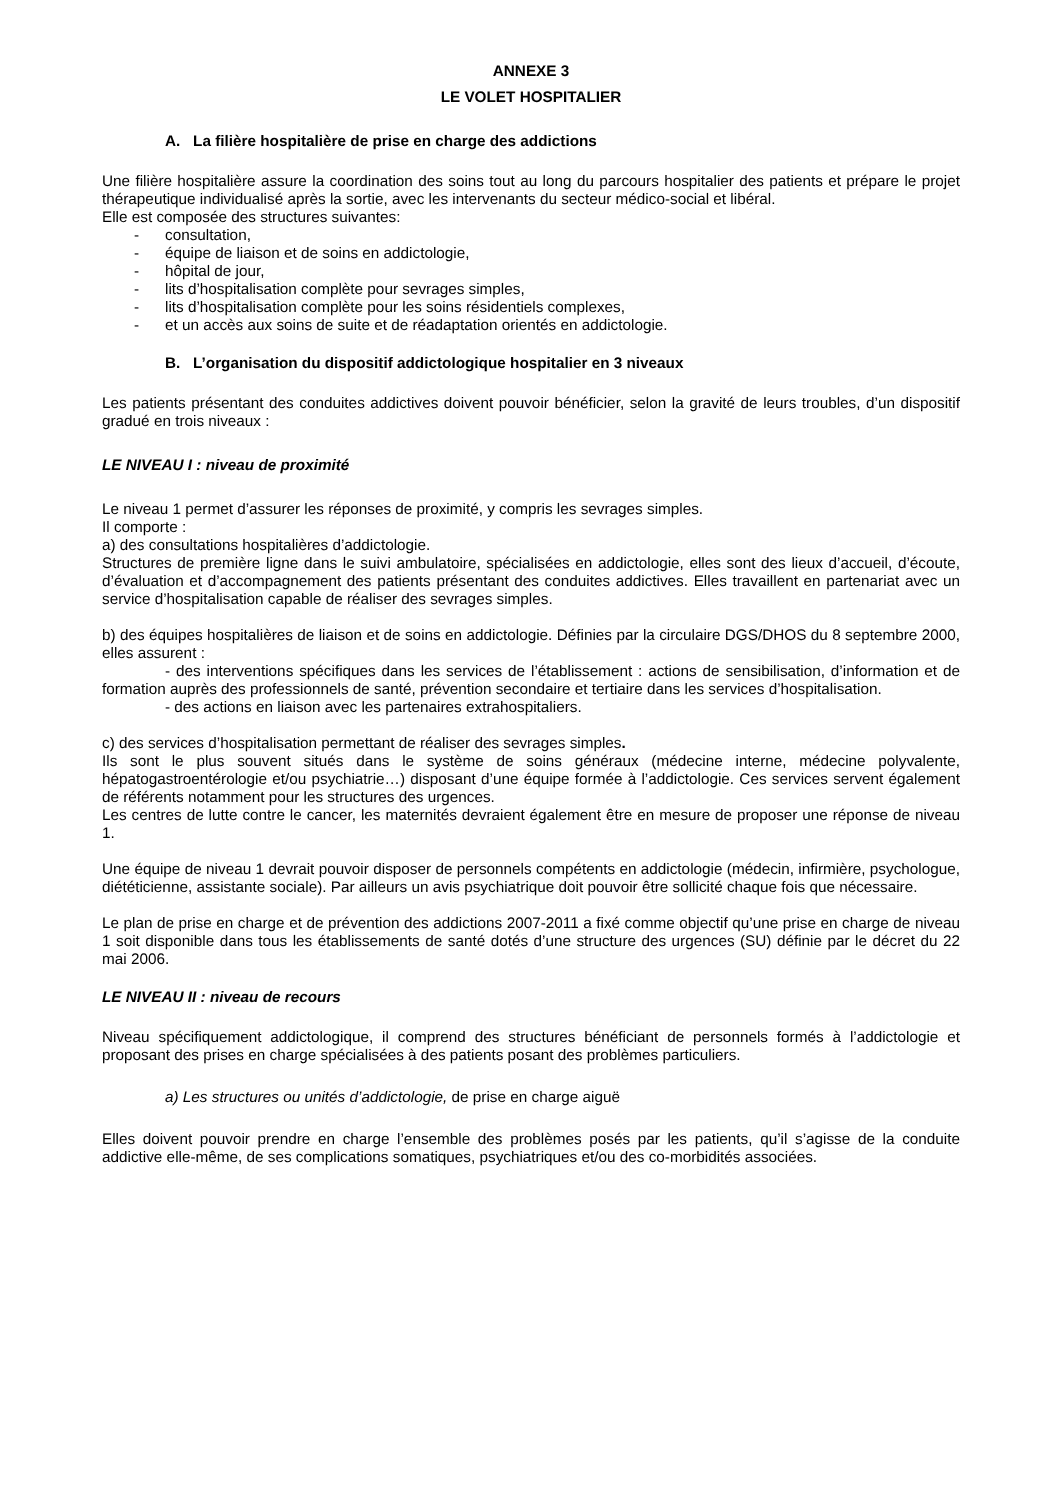ANNEXE 3
LE VOLET HOSPITALIER
A. La filière hospitalière de prise en charge des addictions
Une filière hospitalière assure la coordination des soins tout au long du parcours hospitalier des patients et prépare le projet thérapeutique individualisé après la sortie, avec les intervenants du secteur médico-social et libéral.
Elle est composée des structures suivantes:
- consultation,
- équipe de liaison et de soins en addictologie,
- hôpital de jour,
- lits d’hospitalisation complète pour sevrages simples,
- lits d’hospitalisation complète pour les soins résidentiels complexes,
- et un accès aux soins de suite et de réadaptation orientés en addictologie.
B. L’organisation du dispositif addictologique hospitalier en 3 niveaux
Les patients présentant des conduites addictives doivent pouvoir bénéficier, selon la gravité de leurs troubles, d’un dispositif gradué en trois niveaux :
LE NIVEAU I : niveau de proximité
Le niveau 1 permet d’assurer les réponses de proximité, y compris les sevrages simples.
Il comporte :
a) des consultations hospitalières d’addictologie.
Structures de première ligne dans le suivi ambulatoire, spécialisées en addictologie, elles sont des lieux d’accueil, d’écoute, d’évaluation et d’accompagnement des patients présentant des conduites addictives. Elles travaillent en partenariat avec un service d’hospitalisation capable de réaliser des sevrages simples.
b) des équipes hospitalières de liaison et de soins en addictologie. Définies par la circulaire DGS/DHOS du 8 septembre 2000, elles assurent :
- des interventions spécifiques dans les services de l’établissement : actions de sensibilisation, d’information et de formation auprès des professionnels de santé, prévention secondaire et tertiaire dans les services d’hospitalisation.
- des actions en liaison avec les partenaires extrahospitaliers.
c) des services d’hospitalisation permettant de réaliser des sevrages simples.
Ils sont le plus souvent situés dans le système de soins généraux (médecine interne, médecine polyvalente, hépatogastroentérologie et/ou psychiatrie…) disposant d’une équipe formée à l’addictologie. Ces services servent également de référents notamment pour les structures des urgences.
Les centres de lutte contre le cancer, les maternités devraient également être en mesure de proposer une réponse de niveau 1.
Une équipe de niveau 1 devrait pouvoir disposer de personnels compétents en addictologie (médecin, infirmière, psychologue, diététicienne, assistante sociale). Par ailleurs un avis psychiatrique doit pouvoir être sollicité chaque fois que nécessaire.
Le plan de prise en charge et de prévention des addictions 2007-2011 a fixé comme objectif qu’une prise en charge de niveau 1 soit disponible dans tous les établissements de santé dotés d’une structure des urgences (SU) définie par le décret du 22 mai 2006.
LE NIVEAU II : niveau de recours
Niveau spécifiquement addictologique, il comprend des structures bénéficiant de personnels formés à l’addictologie et proposant des prises en charge spécialisées à des patients posant des problèmes particuliers.
a) Les structures ou unités d’addictologie, de prise en charge aiguë
Elles doivent pouvoir prendre en charge l’ensemble des problèmes posés par les patients, qu’il s’agisse de la conduite addictive elle-même, de ses complications somatiques, psychiatriques et/ou des co-morbidités associées.